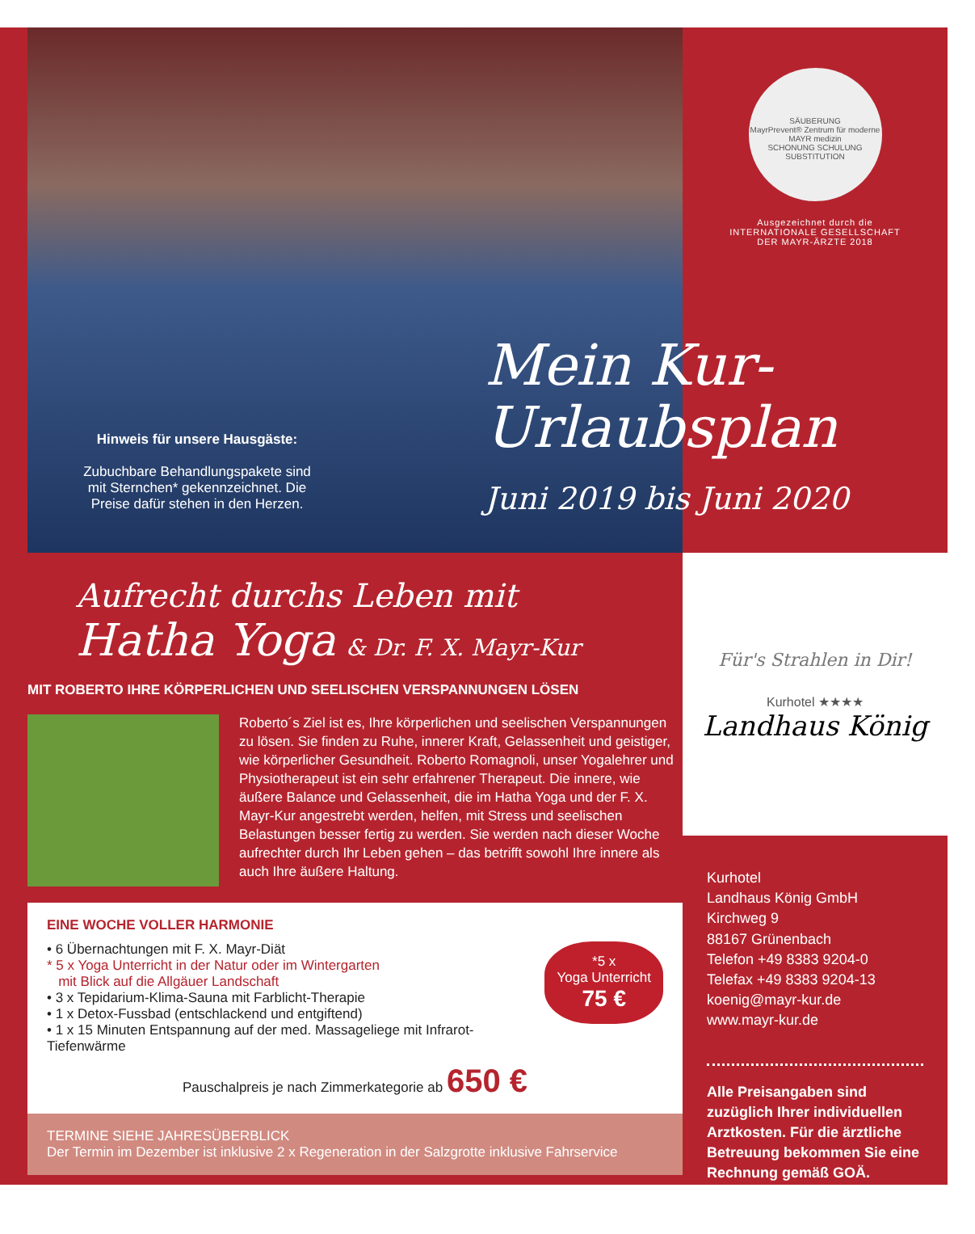Hinweis für unsere Hausgäste:
Zubuchbare Behandlungspakete sind mit Sternchen* gekennzeichnet. Die Preise dafür stehen in den Herzen.
SÄUBERUNG
MayrPrevent® Zentrum für moderne MAYR medizin
SCHONUNG SCHULUNG SUBSTITUTION
Ausgezeichnet durch die
INTERNATIONALE GESELLSCHAFT
DER MAYR-ÄRZTE 2018
Mein Kur-
Urlaubsplan
Juni 2019 bis Juni 2020
Aufrecht durchs Leben mit
Hatha Yoga & Dr. F. X. Mayr-Kur
MIT ROBERTO IHRE KÖRPERLICHEN UND SEELISCHEN VERSPANNUNGEN LÖSEN
Roberto´s Ziel ist es, Ihre körperlichen und seelischen Verspannungen zu lösen. Sie finden zu Ruhe, innerer Kraft, Gelassenheit und geistiger, wie körperlicher Gesundheit. Roberto Romagnoli, unser Yogalehrer und Physiotherapeut ist ein sehr erfahrener Therapeut. Die innere, wie äußere Balance und Gelassenheit, die im Hatha Yoga und der F. X. Mayr-Kur angestrebt werden, helfen, mit Stress und seelischen Belastungen besser fertig zu werden. Sie werden nach dieser Woche aufrechter durch Ihr Leben gehen – das betrifft sowohl Ihre innere als auch Ihre äußere Haltung.
EINE WOCHE VOLLER HARMONIE
*5 x
Yoga Unterricht
75 €
• 6 Übernachtungen mit F. X. Mayr-Diät
* 5 x Yoga Unterricht in der Natur oder im Wintergarten
mit Blick auf die Allgäuer Landschaft
• 3 x Tepidarium-Klima-Sauna mit Farblicht-Therapie
• 1 x Detox-Fussbad (entschlackend und entgiftend)
• 1 x 15 Minuten Entspannung auf der med. Massageliege mit Infrarot-Tiefenwärme
Pauschalpreis je nach Zimmerkategorie ab 650 €
TERMINE SIEHE JAHRESÜBERBLICK
Der Termin im Dezember ist inklusive 2 x Regeneration in der Salzgrotte inklusive Fahrservice
Für's Strahlen in Dir!
Kurhotel ★★★★
Landhaus König
Kurhotel
Landhaus König GmbH
Kirchweg 9
88167 Grünenbach
Telefon +49 8383 9204-0
Telefax +49 8383 9204-13
koenig@mayr-kur.de
www.mayr-kur.de
Alle Preisangaben sind zuzüglich Ihrer individuellen Arztkosten. Für die ärztliche Betreuung bekommen Sie eine Rechnung gemäß GOÄ.